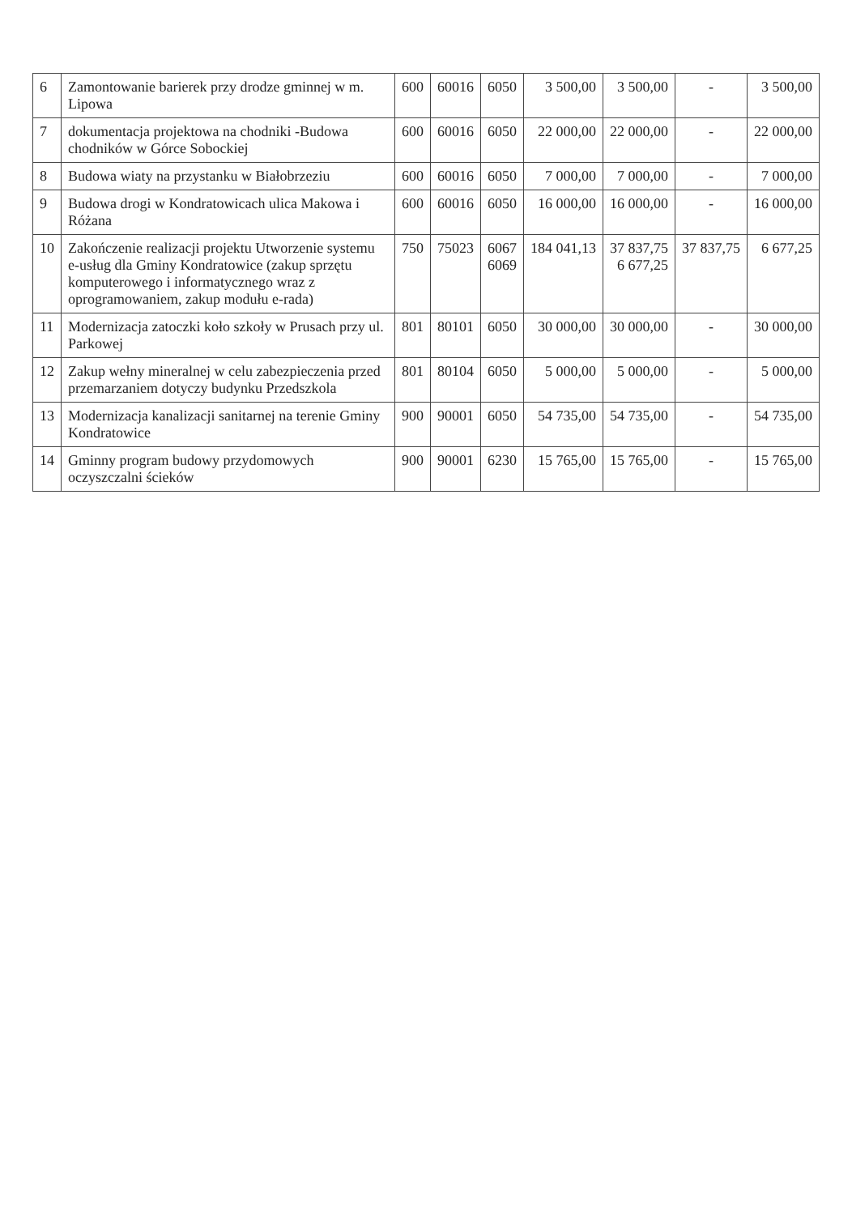| 6 | Zamontowanie barierek przy drodze gminnej w m. Lipowa | 600 | 60016 | 6050 | 3 500,00 | 3 500,00 | - | 3 500,00 |
| 7 | dokumentacja projektowa na chodniki -Budowa chodników w Górce Sobockiej | 600 | 60016 | 6050 | 22 000,00 | 22 000,00 | - | 22 000,00 |
| 8 | Budowa wiaty na przystanku w Białobrzeziu | 600 | 60016 | 6050 | 7 000,00 | 7 000,00 | - | 7 000,00 |
| 9 | Budowa drogi w Kondratowicach ulica Makowa i Różana | 600 | 60016 | 6050 | 16 000,00 | 16 000,00 | - | 16 000,00 |
| 10 | Zakończenie realizacji projektu Utworzenie systemu e-usług dla Gminy Kondratowice (zakup sprzętu komputerowego i informatycznego wraz z oprogramowaniem, zakup modułu e-rada) | 750 | 75023 | 6067 6069 | 184 041,13 | 37 837,75 6 677,25 | 37 837,75 | 6 677,25 |
| 11 | Modernizacja zatoczki koło szkoły w Prusach przy ul. Parkowej | 801 | 80101 | 6050 | 30 000,00 | 30 000,00 | - | 30 000,00 |
| 12 | Zakup wełny mineralnej w celu zabezpieczenia przed przemarzaniem dotyczy budynku Przedszkola | 801 | 80104 | 6050 | 5 000,00 | 5 000,00 | - | 5 000,00 |
| 13 | Modernizacja kanalizacji sanitarnej na terenie Gminy Kondratowice | 900 | 90001 | 6050 | 54 735,00 | 54 735,00 | - | 54 735,00 |
| 14 | Gminny program budowy przydomowych oczyszczalni ścieków | 900 | 90001 | 6230 | 15 765,00 | 15 765,00 | - | 15 765,00 |